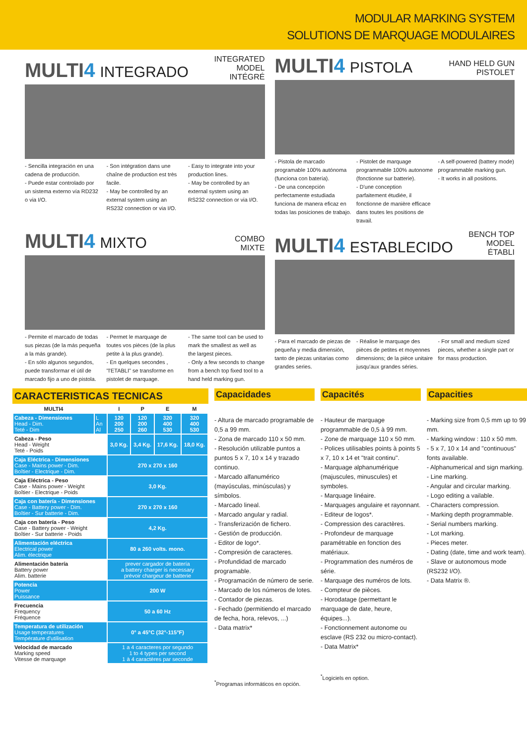MODULAR MARKING SYSTEM
SOLUTIONS DE MARQUAGE MODULAIRES
MULTI4 INTEGRADO
INTEGRATED MODEL
INTÉGRÉ
- Sencilla integración en una cadena de producción.
- Puede estar controlado por un sistema externo vía RD232 o via I/O.
- Son intégration dans une chaîne de production est très facile.
- May be controlled by an external system using an RS232 connection or via I/O.
- Easy to integrate into your production lines.
- May be controlled by an external system using an RS232 connection or via I/O.
MULTI4 PISTOLA
HAND HELD GUN
PISTOLET
- Pistola de marcado programable 100% autónoma (funciona con batería).
- De una concepción perfectamente estudiada funciona de manera eficaz en todas las posiciones de trabajo.
- Pistolet de marquage programmable 100% autonome (fonctionne sur batterie).
- D'une conception parfaitement étudiée, il fonctionne de manière efficace dans toutes les positions de travail.
- A self-powered (battery mode) programmable marking gun.
- It works in all positions.
MULTI4 MIXTO
COMBO
MIXTE
- Permite el marcado de todas sus piezas (de la más pequeña a la más grande).
- En sólo algunos segundos, puede transformar el útil de marcado fijo a uno de pistola.
- Permet le marquage de toutes vos pièces (de la plus petite à la plus grande).
- En quelques secondes , "l'ETABLI" se transforme en pistolet de marquage.
- The same tool can be used to mark the smallest as well as the largest pieces.
- Only a few seconds to change from a bench top fixed tool to a hand held marking gun.
MULTI4 ESTABLECIDO
BENCH TOP MODEL
ÉTABLI
- Para el marcado de piezas de pequeña y media dimensión, tanto de piezas unitarias como grandes series.
- Réalise le marquage des pièces de petites et moyennes dimensions; de la pièce unitaire jusqu'aux grandes séries.
- For small and medium sized pieces, whether a single part or for mass production.
CARACTERISTICAS TECNICAS
| MULTI4 | | I | P | E | M |
| --- | --- | --- | --- | --- | --- |
| Cabeza - Dimensiones Head - Dim. Teté - Dim | L An Al | 120 200 250 | 120 200 260 | 320 400 530 | 320 400 530 |
| Cabeza - Peso Head - Weight Teté - Poids | | 3,0 Kg. | 3,4 Kg. | 17,6 Kg. | 18,0 Kg. |
| Caja Eléctrica - Dimensiones Case - Mains power - Dim. Boîtier - Electrique - Dim. | | 270 x 270 x 160 | | | |
| Caja Eléctrica - Peso Case - Mains power - Weight Boîtier - Electrique - Poids | | 3,0 Kg. | | | |
| Caja con batería - Dimensiones Case - Battery power - Dim. Boîtier - Sur batterie - Dim. | | 270 x 270 x 160 | | | |
| Caja con batería - Peso Case - Battery power - Weight Boîtier - Sur batterie - Poids | | 4,2 Kg. | | | |
| Alimentación eléctrica Electrical power Alim. électrique | | 80 a 260 volts. mono. | | | |
| Alimentación batería Battery power Alim. batterie | | prever cargador de batería a battery charger is necessary prévoir chargeur de batterie | | | |
| Potencia Power Puissance | | 200 W | | | |
| Frecuencia Frequency Fréquence | | 50 a 60 Hz | | | |
| Temperatura de utilización Usage temperatures Température d'utilisation | | 0° a 45°C (32°-115°F) | | | |
| Velocidad de marcado Marking speed Vitesse de marquage | | 1 a 4 caracteres por segundo 1 to 4 types per second 1 à 4 caractères par seconde | | | |
Capacidades
- Altura de marcado programable de 0,5 a 99 mm.
- Zona de marcado 110 x 50 mm.
- Resolución utilizable puntos a puntos 5 x 7, 10 x 14 y trazado continuo.
- Marcado alfanumérico (mayúsculas, minúsculas) y símbolos.
- Marcado lineal.
- Marcado angular y radial.
- Transferización de fichero.
- Gestión de producción.
- Editor de logo*.
- Compresión de caracteres.
- Profundidad de marcado programable.
- Programación de número de serie.
- Marcado de los números de lotes.
- Contador de piezas.
- Fechado (permitiendo el marcado de fecha, hora, relevos, ...)
- Data matrix*
<sup>*</sup> Programas informáticos en opción.
Capacités
- Hauteur de marquage programmable de 0,5 à 99 mm.
- Zone de marquage 110 x 50 mm.
- Polices utilisables points à points 5 x 7, 10 x 14 et "trait continu".
- Marquage alphanumérique (majuscules, minuscules) et symboles.
- Marquage linéaire.
- Marquages angulaire et rayonnant.
- Editeur de logos*.
- Compression des caractères.
- Profondeur de marquage paramétrable en fonction des matériaux.
- Programmation des numéros de série.
- Marquage des numéros de lots.
- Compteur de pièces.
- Horodatage (permettant le marquage de date, heure, équipes...).
- Fonctionnement autonome ou esclave (RS 232 ou micro-contact).
- Data Matrix*
<sup>*</sup> Logiciels en option.
Capacities
- Marking size from 0,5 mm up to 99 mm.
- Marking window : 110 x 50 mm.
- 5 x 7, 10 x 14 and "continuous" fonts available.
- Alphanumerical and sign marking.
- Line marking.
- Angular and circular marking.
- Logo editing a vailable.
- Characters compression.
- Marking depth programmable.
- Serial numbers marking.
- Lot marking.
- Pieces meter.
- Dating (date, time and work team).
- Slave or autonomous mode (RS232 I/O).
- Data Matrix ®.